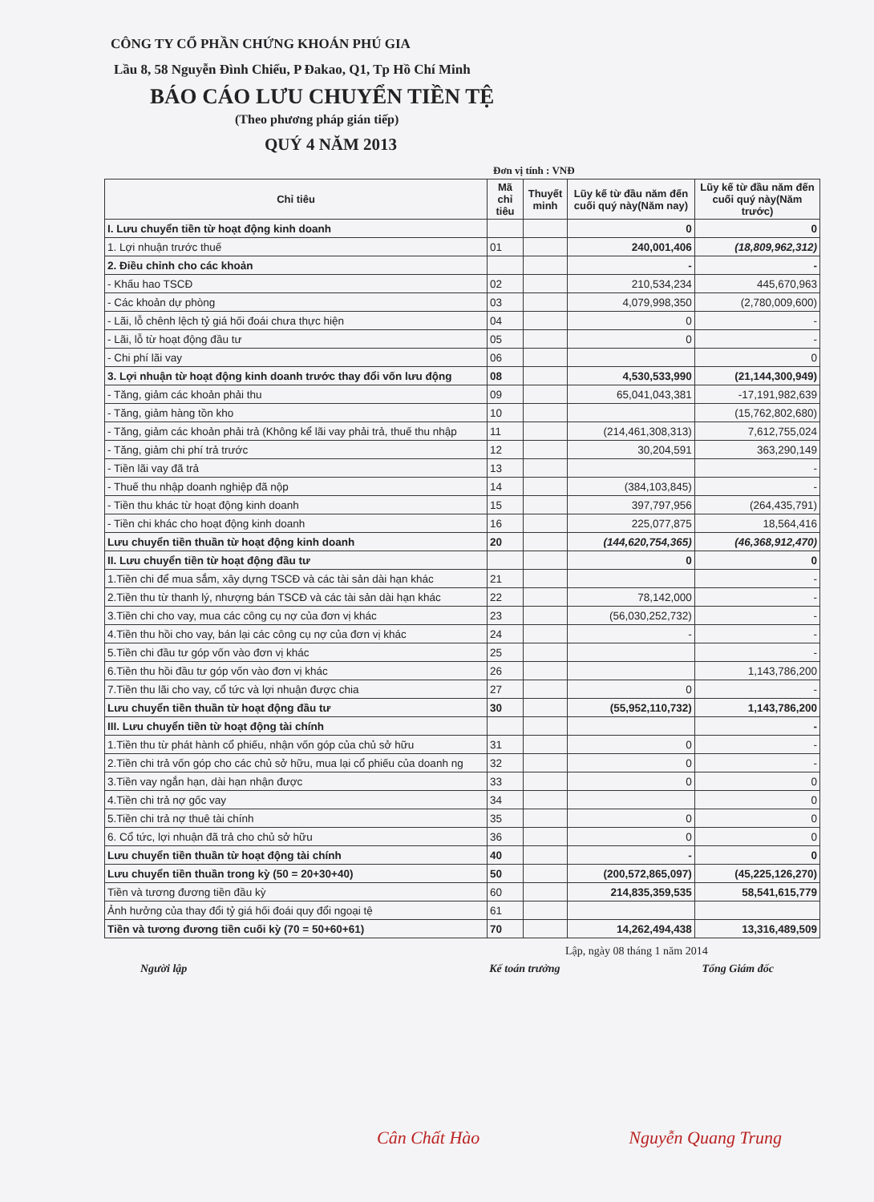CÔNG TY CỔ PHẦN CHỨNG KHOÁN PHÚ GIA
Lầu 8, 58 Nguyễn Đình Chiểu, P Đakao, Q1, Tp Hồ Chí Minh
BÁO CÁO LƯU CHUYỂN TIỀN TỆ
(Theo phương pháp gián tiếp)
QUÝ 4 NĂM 2013
Đơn vị tính : VNĐ
| Chỉ tiêu | Mã chỉ tiêu | Thuyết minh | Lũy kế từ đầu năm đến cuối quý này(Năm nay) | Lũy kế từ đầu năm đến cuối quý này(Năm trước) |
| --- | --- | --- | --- | --- |
| I. Lưu chuyển tiền từ hoạt động kinh doanh | | | 0 | 0 |
| 1. Lợi nhuận trước thuế | 01 | | 240,001,406 | (18,809,962,312) |
| 2. Điều chỉnh cho các khoản | | | - | - |
| - Khấu hao TSCĐ | 02 | | 210,534,234 | 445,670,963 |
| - Các khoản dự phòng | 03 | | 4,079,998,350 | (2,780,009,600) |
| - Lãi, lỗ chênh lệch tỷ giá hối đoái chưa thực hiện | 04 | | 0 | - |
| - Lãi, lỗ từ hoạt động đầu tư | 05 | | 0 | - |
| - Chi phí lãi vay | 06 | | | 0 |
| 3. Lợi nhuận từ hoạt động kinh doanh trước thay đổi vốn lưu động | 08 | | 4,530,533,990 | (21,144,300,949) |
| - Tăng, giảm các khoản phải thu | 09 | | 65,041,043,381 | -17,191,982,639 |
| - Tăng, giảm hàng tồn kho | 10 | | | (15,762,802,680) |
| - Tăng, giảm các khoản phải trả (Không kể lãi vay phải trả, thuế thu nhập | 11 | | (214,461,308,313) | 7,612,755,024 |
| - Tăng, giảm chi phí trả trước | 12 | | 30,204,591 | 363,290,149 |
| - Tiền lãi vay đã trả | 13 | | | - |
| - Thuế thu nhập doanh nghiệp đã nộp | 14 | | (384,103,845) | - |
| - Tiền thu khác từ hoạt động kinh doanh | 15 | | 397,797,956 | (264,435,791) |
| - Tiền chi khác cho hoạt động kinh doanh | 16 | | 225,077,875 | 18,564,416 |
| Lưu chuyển tiền thuần từ hoạt động kinh doanh | 20 | | (144,620,754,365) | (46,368,912,470) |
| II. Lưu chuyển tiền từ hoạt động đầu tư | | | 0 | 0 |
| 1.Tiền chi để mua sắm, xây dựng TSCĐ và các tài sản dài hạn khác | 21 | | | - |
| 2.Tiền thu từ thanh lý, nhượng bán TSCĐ và các tài sản dài hạn khác | 22 | | 78,142,000 | - |
| 3.Tiền chi cho vay, mua các công cụ nợ của đơn vị khác | 23 | | (56,030,252,732) | - |
| 4.Tiền thu hồi cho vay, bán lại các công cụ nợ của đơn vị khác | 24 | | - | - |
| 5.Tiền chi đầu tư góp vốn vào đơn vị khác | 25 | | | - |
| 6.Tiền thu hồi đầu tư góp vốn vào đơn vị khác | 26 | | | 1,143,786,200 |
| 7.Tiền thu lãi cho vay, cổ tức và lợi nhuận được chia | 27 | | 0 | - |
| Lưu chuyển tiền thuần từ hoạt động đầu tư | 30 | | (55,952,110,732) | 1,143,786,200 |
| III. Lưu chuyển tiền từ hoạt động tài chính | | | | - |
| 1.Tiền thu từ phát hành cổ phiếu, nhận vốn góp của chủ sở hữu | 31 | | 0 | - |
| 2.Tiền chi trả vốn góp cho các chủ sở hữu, mua lại cổ phiếu của doanh ng | 32 | | 0 | - |
| 3.Tiền vay ngắn hạn, dài hạn nhận được | 33 | | 0 | 0 |
| 4.Tiền chi trả nợ gốc vay | 34 | | | 0 |
| 5.Tiền chi trả nợ thuê tài chính | 35 | | 0 | 0 |
| 6. Cổ tức, lợi nhuận đã trả cho chủ sở hữu | 36 | | 0 | 0 |
| Lưu chuyển tiền thuần từ hoạt động tài chính | 40 | | - | 0 |
| Lưu chuyển tiền thuần trong kỳ (50 = 20+30+40) | 50 | | (200,572,865,097) | (45,225,126,270) |
| Tiền và tương đương tiền đầu kỳ | 60 | | 214,835,359,535 | 58,541,615,779 |
| Ảnh hưởng của thay đổi tỷ giá hối đoái quy đổi ngoại tệ | 61 | | | |
| Tiền và tương đương tiền cuối kỳ (70 = 50+60+61) | 70 | | 14,262,494,438 | 13,316,489,509 |
Lập, ngày 08 tháng 1 năm 2014
Người lập Kế toán trưởng Tổng Giám đốc
Cân Chất Hào Nguyễn Quang Trung